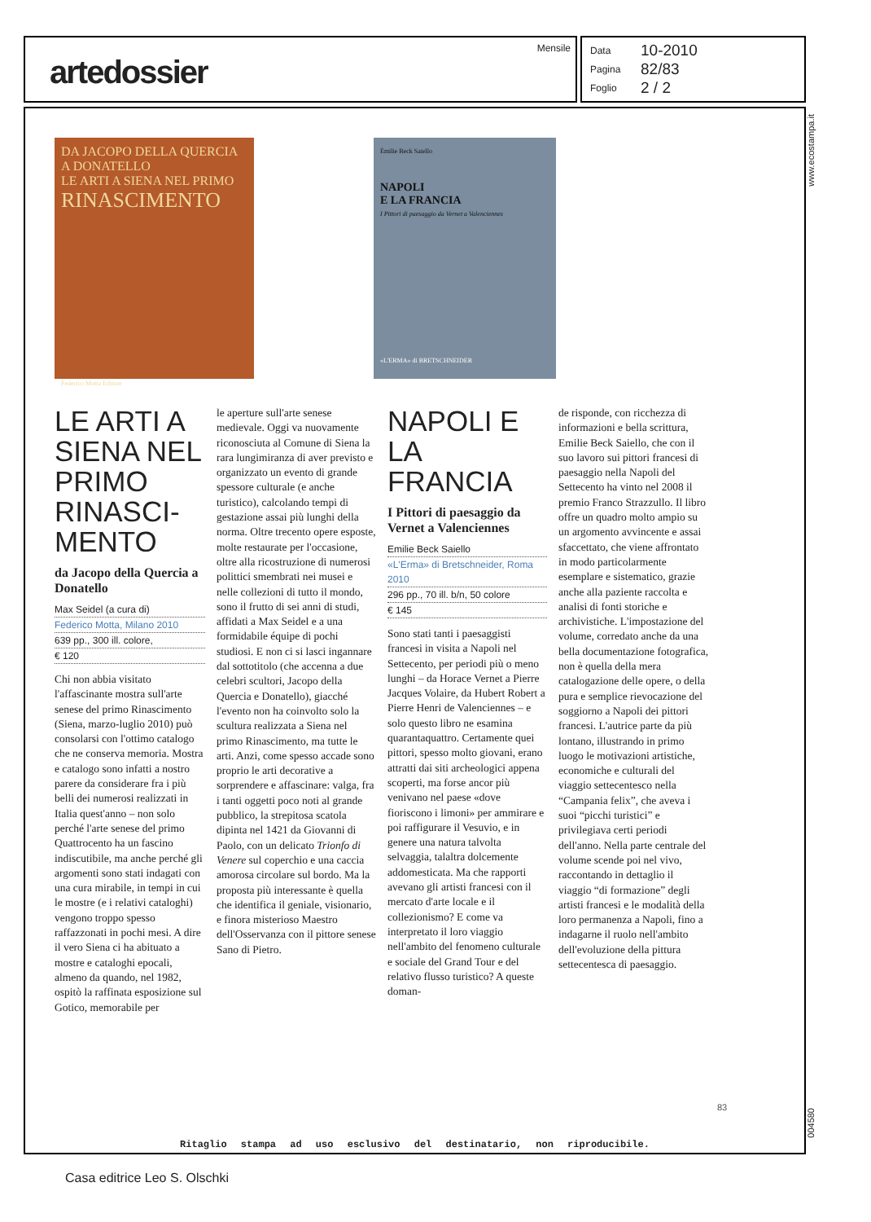artedossier
Mensile
Data 10-2010
Pagina 82/83
Foglio 2 / 2
www.ecostampa.it
DA JACOPO DELLA QUERCIA A DONATELLO
LE ARTI A SIENA NEL PRIMO
RINASCIMENTO
Federico Motta Editore
Émilie Beck Saiello
NAPOLI
E LA FRANCIA
I Pittori di paesaggio da Vernet a Valenciennes
«L'ERMA» di BRETSCHNEIDER
LE ARTI A SIENA NEL PRIMO RINASCI-MENTO
da Jacopo della Quercia a Donatello
Max Seidel (a cura di)
Federico Motta, Milano 2010
639 pp., 300 ill. colore,
€ 120
Chi non abbia visitato l'affascinante mostra sull'arte senese del primo Rinascimento (Siena, marzo-luglio 2010) può consolarsi con l'ottimo catalogo che ne conserva memoria. Mostra e catalogo sono infatti a nostro parere da considerare fra i più belli dei numerosi realizzati in Italia quest'anno – non solo perché l'arte senese del primo Quattrocento ha un fascino indiscutibile, ma anche perché gli argomenti sono stati indagati con una cura mirabile, in tempi in cui le mostre (e i relativi cataloghi) vengono troppo spesso raffazzonati in pochi mesi. A dire il vero Siena ci ha abituato a mostre e cataloghi epocali, almeno da quando, nel 1982, ospitò la raffinata esposizione sul Gotico, memorabile per
le aperture sull'arte senese medievale. Oggi va nuovamente riconosciuta al Comune di Siena la rara lungimiranza di aver previsto e organizzato un evento di grande spessore culturale (e anche turistico), calcolando tempi di gestazione assai più lunghi della norma. Oltre trecento opere esposte, molte restaurate per l'occasione, oltre alla ricostruzione di numerosi polittici smembrati nei musei e nelle collezioni di tutto il mondo, sono il frutto di sei anni di studi, affidati a Max Seidel e a una formidabile équipe di pochi studiosi. E non ci si lasci ingannare dal sottotitolo (che accenna a due celebri scultori, Jacopo della Quercia e Donatello), giacché l'evento non ha coinvolto solo la scultura realizzata a Siena nel primo Rinascimento, ma tutte le arti. Anzi, come spesso accade sono proprio le arti decorative a sorprendere e affascinare: valga, fra i tanti oggetti poco noti al grande pubblico, la strepitosa scatola dipinta nel 1421 da Giovanni di Paolo, con un delicato Trionfo di Venere sul coperchio e una caccia amorosa circolare sul bordo. Ma la proposta più interessante è quella che identifica il geniale, visionario, e finora misterioso Maestro dell'Osservanza con il pittore senese Sano di Pietro.
NAPOLI E LA FRANCIA
I Pittori di paesaggio da Vernet a Valenciennes
Emilie Beck Saiello
«L'Erma» di Bretschneider, Roma 2010
296 pp., 70 ill. b/n, 50 colore
€ 145
Sono stati tanti i paesaggisti francesi in visita a Napoli nel Settecento, per periodi più o meno lunghi – da Horace Vernet a Pierre Jacques Volaire, da Hubert Robert a Pierre Henri de Valenciennes – e solo questo libro ne esamina quarantaquattro. Certamente quei pittori, spesso molto giovani, erano attratti dai siti archeologici appena scoperti, ma forse ancor più venivano nel paese «dove fioriscono i limoni» per ammirare e poi raffigurare il Vesuvio, e in genere una natura talvolta selvaggia, talaltra dolcemente addomesticata. Ma che rapporti avevano gli artisti francesi con il mercato d'arte locale e il collezionismo? E come va interpretato il loro viaggio nell'ambito del fenomeno culturale e sociale del Grand Tour e del relativo flusso turistico? A queste doman-
de risponde, con ricchezza di informazioni e bella scrittura, Emilie Beck Saiello, che con il suo lavoro sui pittori francesi di paesaggio nella Napoli del Settecento ha vinto nel 2008 il premio Franco Strazzullo. Il libro offre un quadro molto ampio su un argomento avvincente e assai sfaccettato, che viene affrontato in modo particolarmente esemplare e sistematico, grazie anche alla paziente raccolta e analisi di fonti storiche e archivistiche. L'impostazione del volume, corredato anche da una bella documentazione fotografica, non è quella della mera catalogazione delle opere, o della pura e semplice rievocazione del soggiorno a Napoli dei pittori francesi. L'autrice parte da più lontano, illustrando in primo luogo le motivazioni artistiche, economiche e culturali del viaggio settecentesco nella “Campania felix”, che aveva i suoi “picchi turistici” e privilegiava certi periodi dell'anno. Nella parte centrale del volume scende poi nel vivo, raccontando in dettaglio il viaggio “di formazione” degli artisti francesi e le modalità della loro permanenza a Napoli, fino a indagarne il ruolo nell'ambito dell'evoluzione della pittura settecentesca di paesaggio.
83
004580
Ritaglio stampa ad uso esclusivo del destinatario, non riproducibile.
Casa editrice Leo S. Olschki